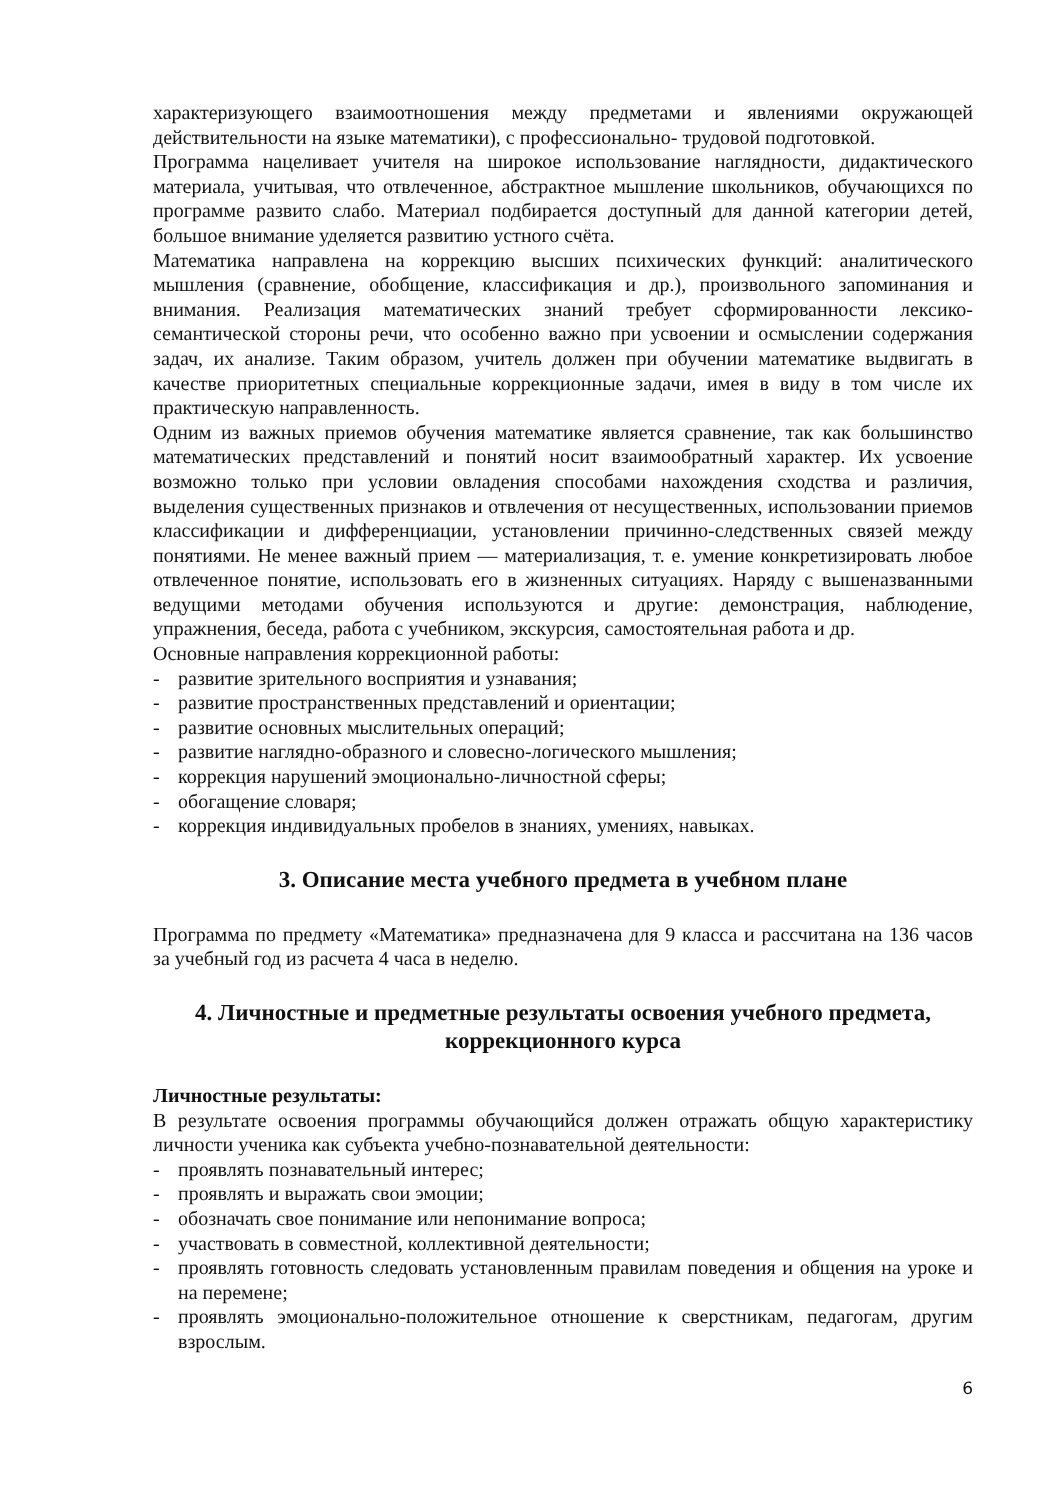характеризующего взаимоотношения между предметами и явлениями окружающей действительности на языке математики), с профессионально- трудовой подготовкой.
Программа нацеливает учителя на широкое использование наглядности, дидактического материала, учитывая, что отвлеченное, абстрактное мышление школьников, обучающихся по программе развито слабо. Материал подбирается доступный для данной категории детей, большое внимание уделяется развитию устного счёта.
Математика направлена на коррекцию высших психических функций: аналитического мышления (сравнение, обобщение, классификация и др.), произвольного запоминания и внимания. Реализация математических знаний требует сформированности лексико-семантической стороны речи, что особенно важно при усвоении и осмыслении содержания задач, их анализе. Таким образом, учитель должен при обучении математике выдвигать в качестве приоритетных специальные коррекционные задачи, имея в виду в том числе их практическую направленность.
Одним из важных приемов обучения математике является сравнение, так как большинство математических представлений и понятий носит взаимообратный характер. Их усвоение возможно только при условии овладения способами нахождения сходства и различия, выделения существенных признаков и отвлечения от несущественных, использовании приемов классификации и дифференциации, установлении причинно-следственных связей между понятиями. Не менее важный прием — материализация, т. е. умение конкретизировать любое отвлеченное понятие, использовать его в жизненных ситуациях. Наряду с вышеназванными ведущими методами обучения используются и другие: демонстрация, наблюдение, упражнения, беседа, работа с учебником, экскурсия, самостоятельная работа и др.
Основные направления коррекционной работы:
- развитие зрительного восприятия и узнавания;
- развитие пространственных представлений и ориентации;
- развитие основных мыслительных операций;
- развитие наглядно-образного и словесно-логического мышления;
- коррекция нарушений эмоционально-личностной сферы;
- обогащение словаря;
- коррекция индивидуальных пробелов в знаниях, умениях, навыках.
3. Описание места учебного предмета в учебном плане
Программа по предмету «Математика» предназначена для 9 класса и рассчитана на 136 часов за учебный год из расчета 4 часа в неделю.
4. Личностные и предметные результаты освоения учебного предмета, коррекционного курса
Личностные результаты:
В результате освоения программы обучающийся должен отражать общую характеристику личности ученика как субъекта учебно-познавательной деятельности:
- проявлять познавательный интерес;
- проявлять и выражать свои эмоции;
- обозначать свое понимание или непонимание вопроса;
- участвовать в совместной, коллективной деятельности;
- проявлять готовность следовать установленным правилам поведения и общения на уроке и на перемене;
- проявлять эмоционально-положительное отношение к сверстникам, педагогам, другим взрослым.
6